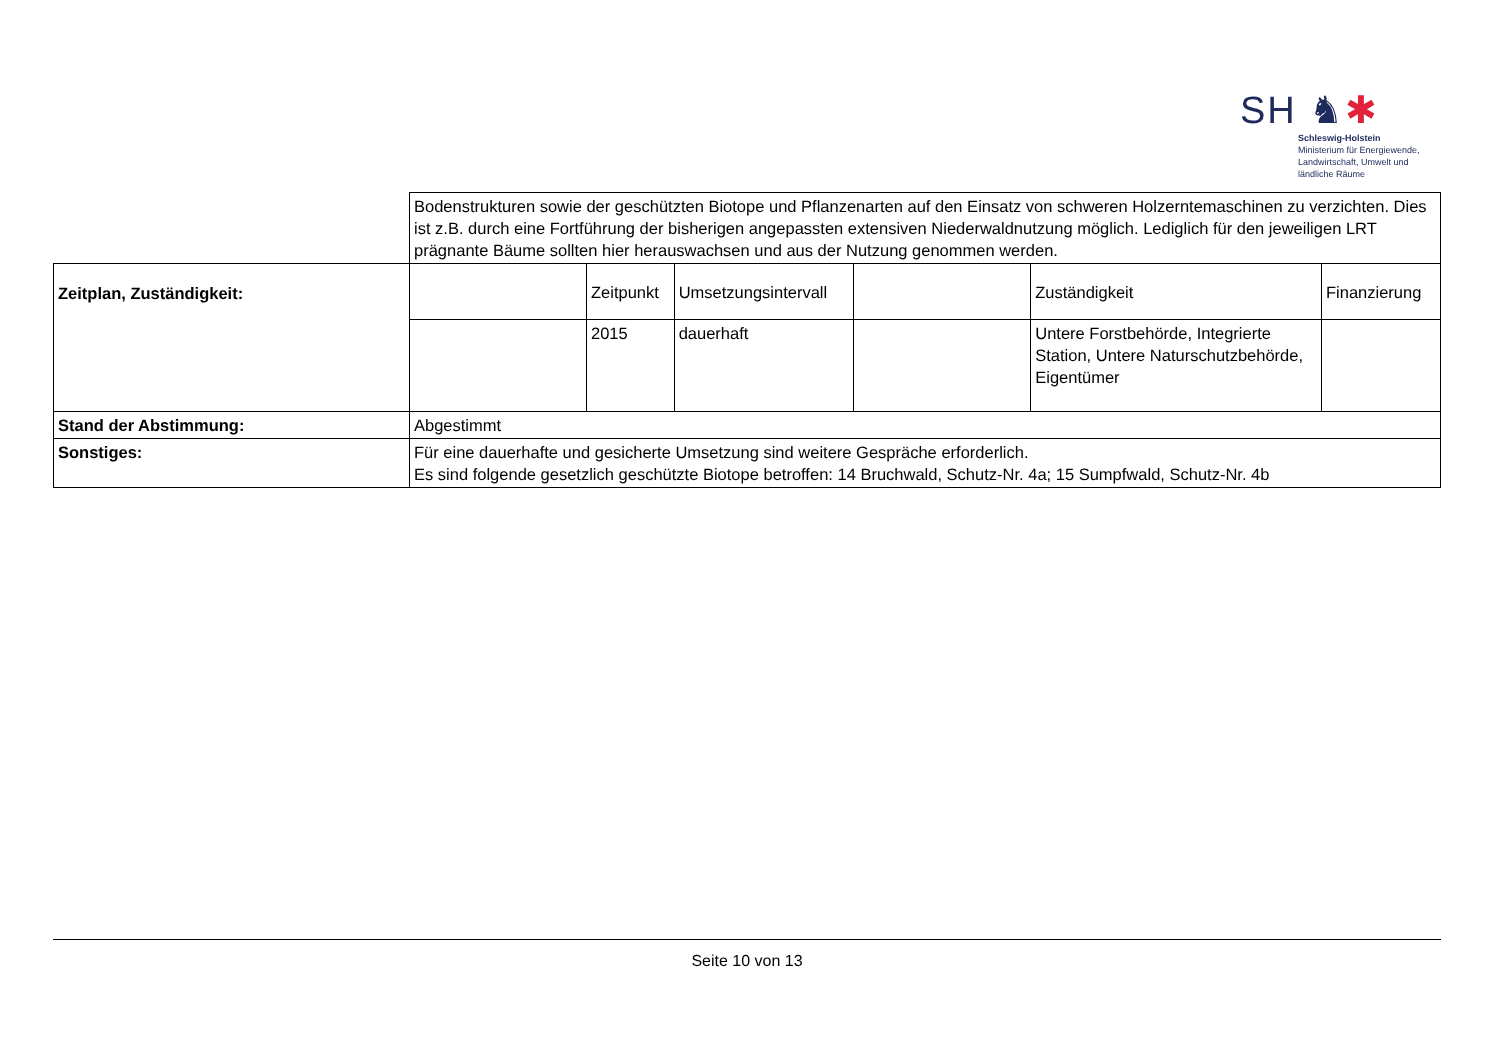SH ♞✱
Schleswig-Holstein
Ministerium für Energiewende,
Landwirtschaft, Umwelt und
ländliche Räume
| | Bodenstrukturen sowie der geschützten Biotope und Pflanzenarten auf den Einsatz von schweren Holzerntemaschinen zu verzichten. Dies ist z.B. durch eine Fortführung der bisherigen angepassten extensiven Niederwaldnutzung möglich. Lediglich für den jeweiligen LRT prägnante Bäume sollten hier herauswachsen und aus der Nutzung genommen werden. | | | | | |
| Zeitplan, Zuständigkeit: | | Zeitpunkt | Umsetzungsintervall | | Zuständigkeit | Finanzierung |
| | | 2015 | dauerhaft | | Untere Forstbehörde, Integrierte Station, Untere Naturschutzbehörde, Eigentümer | |
| Stand der Abstimmung: | Abgestimmt | | | | | |
| Sonstiges: | Für eine dauerhafte und gesicherte Umsetzung sind weitere Gespräche erforderlich. Es sind folgende gesetzlich geschützte Biotope betroffen: 14 Bruchwald, Schutz-Nr. 4a; 15 Sumpfwald, Schutz-Nr. 4b | | | | | |
Seite 10 von 13